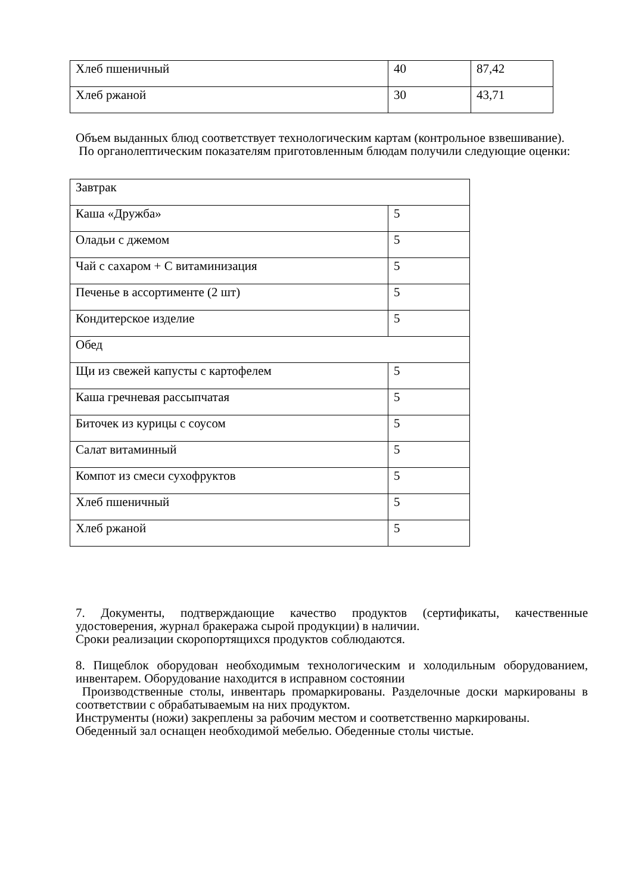| Хлеб пшеничный | 40 | 87,42 |
| Хлеб ржаной | 30 | 43,71 |
Объем выданных блюд соответствует технологическим картам (контрольное взвешивание).
По органолептическим показателям приготовленным блюдам получили следующие оценки:
| Завтрак | |
| Каша «Дружба» | 5 |
| Оладьи с джемом | 5 |
| Чай с сахаром + С витаминизация | 5 |
| Печенье в ассортименте (2 шт) | 5 |
| Кондитерское изделие | 5 |
| Обед | |
| Щи из свежей капусты с картофелем | 5 |
| Каша гречневая рассыпчатая | 5 |
| Биточек из курицы с соусом | 5 |
| Салат витаминный | 5 |
| Компот из смеси сухофруктов | 5 |
| Хлеб пшеничный | 5 |
| Хлеб ржаной | 5 |
7. Документы, подтверждающие качество продуктов (сертификаты, качественные удостоверения, журнал бракеража сырой продукции) в наличии.
Сроки реализации скоропортящихся продуктов соблюдаются.
8. Пищеблок оборудован необходимым технологическим и холодильным оборудованием, инвентарем. Оборудование находится в исправном состоянии
Производственные столы, инвентарь промаркированы. Разделочные доски маркированы в соответствии с обрабатываемым на них продуктом.
Инструменты (ножи) закреплены за рабочим местом и соответственно маркированы.
Обеденный зал оснащен необходимой мебелью. Обеденные столы чистые.